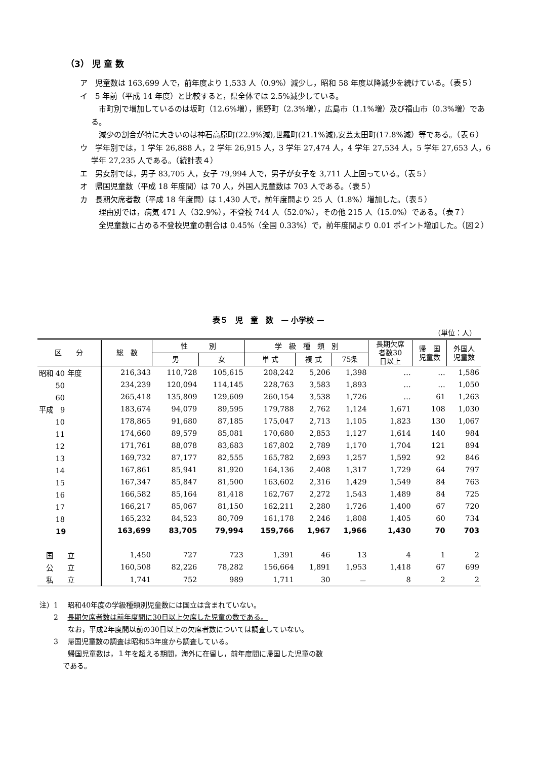（3） 児 童 数
ア　児童数は 163,699 人で，前年度より 1,533 人（0.9%）減少し，昭和 58 年度以降減少を続けている。（表５）
イ　5 年前（平成 14 年度）と比較すると，県全体では 2.5%減少している。
　市町別で増加しているのは坂町（12.6%増），熊野町（2.3%増），広島市（1.1%増）及び福山市（0.3%増）である。
　減少の割合が特に大きいのは神石高原町(22.9%減),世羅町(21.1%減),安芸太田町(17.8%減）等である。（表６）
ウ　学年別では，1 学年 26,888 人，2 学年 26,915 人，3 学年 27,474 人，4 学年 27,534 人，5 学年 27,653 人，6 学年 27,235 人である。（統計表４）
エ　男女別では，男子 83,705 人，女子 79,994 人で，男子が女子を 3,711 人上回っている。（表５）
オ　帰国児童数（平成 18 年度間）は 70 人，外国人児童数は 703 人である。（表５）
カ　長期欠席者数（平成 18 年度間）は 1,430 人で，前年度間より 25 人（1.8%）増加した。（表５）
　理由別では，病気 471 人（32.9%），不登校 744 人（52.0%），その他 215 人（15.0%）である。（表７）
　全児童数に占める不登校児童の割合は 0.45%（全国 0.33%）で，前年度間より 0.01 ポイント増加した。（図２）
表５　児　童　数　— 小学校 —
（単位：人）
| 区 分 | 総 数 | 性 別 | | 学 級 種 類 別 | | | 長期欠席 者数30 日以上 | 帰 国 児童数 | 外国人 児童数 |
| --- | --- | --- | --- | --- | --- | --- | --- | --- | --- |
| | | 男 | 女 | 単 式 | 複 式 | 75条 | | | |
| 昭和 40 年度 | 216,343 | 110,728 | 105,615 | 208,242 | 5,206 | 1,398 | … | … | 1,586 |
| 50 | 234,239 | 120,094 | 114,145 | 228,763 | 3,583 | 1,893 | … | … | 1,050 |
| 60 | 265,418 | 135,809 | 129,609 | 260,154 | 3,538 | 1,726 | … | 61 | 1,263 |
| 平成 9 | 183,674 | 94,079 | 89,595 | 179,788 | 2,762 | 1,124 | 1,671 | 108 | 1,030 |
| 10 | 178,865 | 91,680 | 87,185 | 175,047 | 2,713 | 1,105 | 1,823 | 130 | 1,067 |
| 11 | 174,660 | 89,579 | 85,081 | 170,680 | 2,853 | 1,127 | 1,614 | 140 | 984 |
| 12 | 171,761 | 88,078 | 83,683 | 167,802 | 2,789 | 1,170 | 1,704 | 121 | 894 |
| 13 | 169,732 | 87,177 | 82,555 | 165,782 | 2,693 | 1,257 | 1,592 | 92 | 846 |
| 14 | 167,861 | 85,941 | 81,920 | 164,136 | 2,408 | 1,317 | 1,729 | 64 | 797 |
| 15 | 167,347 | 85,847 | 81,500 | 163,602 | 2,316 | 1,429 | 1,549 | 84 | 763 |
| 16 | 166,582 | 85,164 | 81,418 | 162,767 | 2,272 | 1,543 | 1,489 | 84 | 725 |
| 17 | 166,217 | 85,067 | 81,150 | 162,211 | 2,280 | 1,726 | 1,400 | 67 | 720 |
| 18 | 165,232 | 84,523 | 80,709 | 161,178 | 2,246 | 1,808 | 1,405 | 60 | 734 |
| 19 | 163,699 | 83,705 | 79,994 | 159,766 | 1,967 | 1,966 | 1,430 | 70 | 703 |
| 国 立 | 1,450 | 727 | 723 | 1,391 | 46 | 13 | 4 | 1 | 2 |
| 公 立 | 160,508 | 82,226 | 78,282 | 156,664 | 1,891 | 1,953 | 1,418 | 67 | 699 |
| 私 立 | 1,741 | 752 | 989 | 1,711 | 30 | － | 8 | 2 | 2 |
注）1　 昭和40年度の学級種類別児童数には国立は含まれていない。
　　2　 長期欠席者数は前年度間に30日以上欠席した児童の数である。
　　　　なお，平成2年度間以前の30日以上の欠席者数については調査していない。
　　3　 帰国児童数の調査は昭和53年度から調査している。
　　　　帰国児童数は，１年を超える期間，海外に在留し，前年度間に帰国した児童の数
　　　 である。